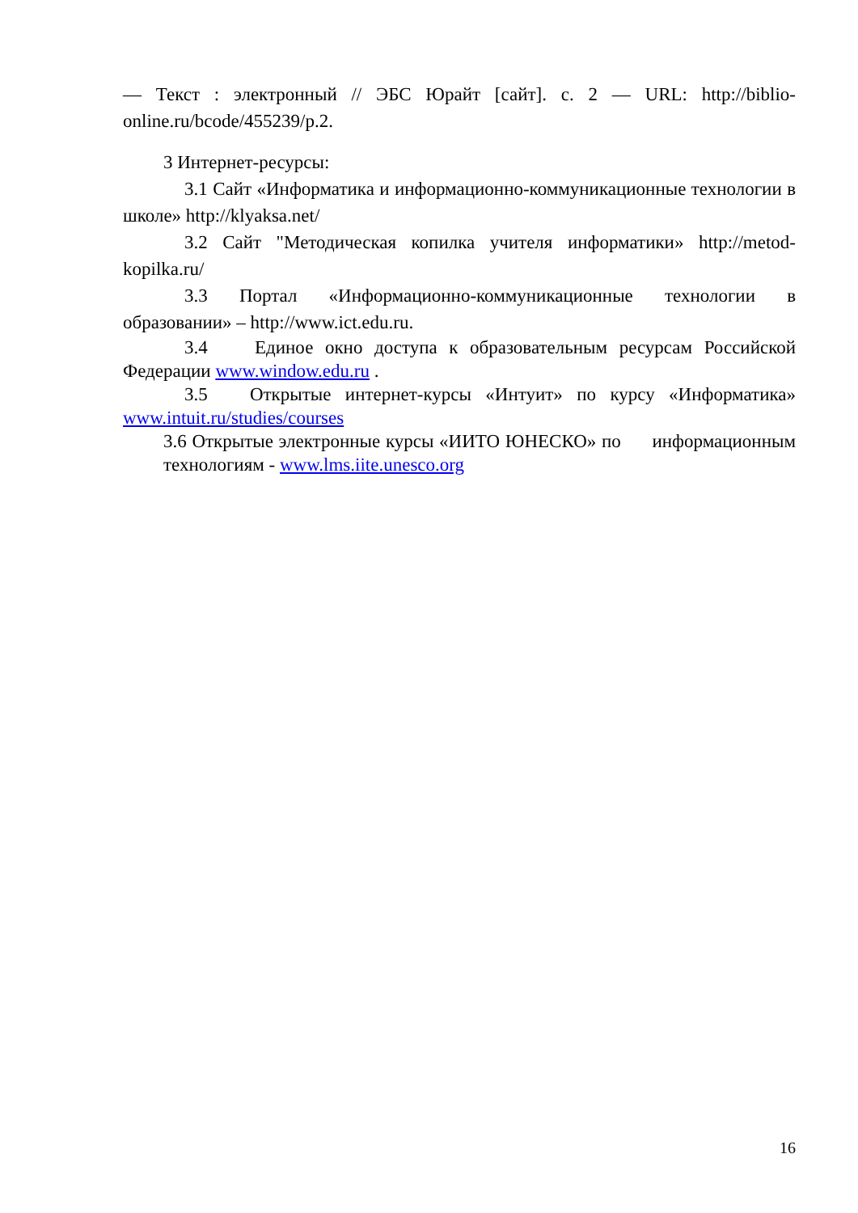— Текст : электронный // ЭБС Юрайт [сайт]. с. 2 — URL: http://biblio-online.ru/bcode/455239/p.2.
3 Интернет-ресурсы:
3.1 Сайт «Информатика и информационно-коммуникационные технологии в школе» http://klyaksa.net/
3.2 Сайт "Методическая копилка учителя информатики» http://metod-kopilka.ru/
3.3 Портал «Информационно-коммуникационные технологии в образовании» – http://www.ict.edu.ru.
3.4 Единое окно доступа к образовательным ресурсам Российской Федерации www.window.edu.ru .
3.5 Открытые интернет-курсы «Интуит» по курсу «Информатика» www.intuit.ru/studies/courses
3.6 Открытые электронные курсы «ИИТО ЮНЕСКО» по информационным технологиям - www.lms.iite.unesco.org
16